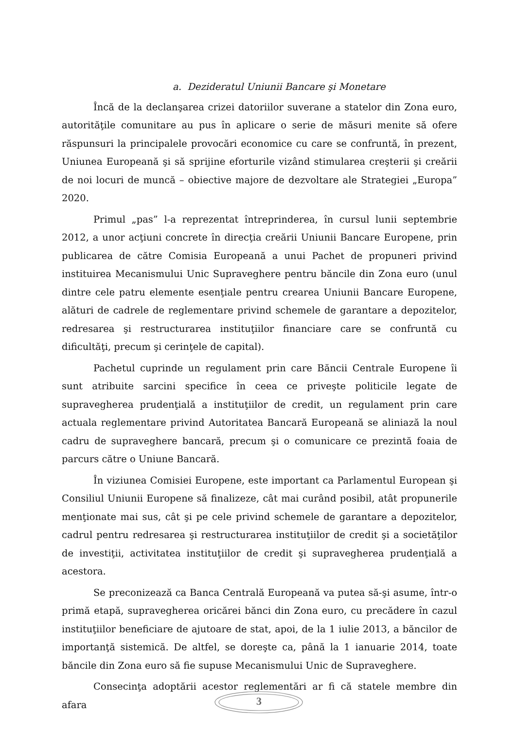a. Dezideratul Uniunii Bancare şi Monetare
Încă de la declanşarea crizei datoriilor suverane a statelor din Zona euro, autorităţile comunitare au pus în aplicare o serie de măsuri menite să ofere răspunsuri la principalele provocări economice cu care se confruntă, în prezent, Uniunea Europeană şi să sprijine eforturile vizând stimularea creşterii şi creării de noi locuri de muncă – obiective majore de dezvoltare ale Strategiei „Europa” 2020.
Primul „pas” l-a reprezentat întreprinderea, în cursul lunii septembrie 2012, a unor acţiuni concrete în direcţia creării Uniunii Bancare Europene, prin publicarea de către Comisia Europeană a unui Pachet de propuneri privind instituirea Mecanismului Unic Supraveghere pentru băncile din Zona euro (unul dintre cele patru elemente esenţiale pentru crearea Uniunii Bancare Europene, alături de cadrele de reglementare privind schemele de garantare a depozitelor, redresarea şi restructurarea instituţiilor financiare care se confruntă cu dificultăţi, precum şi cerinţele de capital).
Pachetul cuprinde un regulament prin care Băncii Centrale Europene îi sunt atribuite sarcini specifice în ceea ce priveşte politicile legate de supravegherea prudenţială a instituţiilor de credit, un regulament prin care actuala reglementare privind Autoritatea Bancară Europeană se aliniază la noul cadru de supraveghere bancară, precum şi o comunicare ce prezintă foaia de parcurs către o Uniune Bancară.
În viziunea Comisiei Europene, este important ca Parlamentul European şi Consiliul Uniunii Europene să finalizeze, cât mai curând posibil, atât propunerile menţionate mai sus, cât şi pe cele privind schemele de garantare a depozitelor, cadrul pentru redresarea şi restructurarea instituţiilor de credit şi a societăţilor de investiţii, activitatea instituţiilor de credit şi supravegherea prudenţială a acestora.
Se preconizează ca Banca Centrală Europeană va putea să-şi asume, într-o primă etapă, supravegherea oricărei bănci din Zona euro, cu precădere în cazul instituţiilor beneficiare de ajutoare de stat, apoi, de la 1 iulie 2013, a băncilor de importanţă sistemică. De altfel, se doreşte ca, până la 1 ianuarie 2014, toate băncile din Zona euro să fie supuse Mecanismului Unic de Supraveghere.
Consecinţa adoptării acestor reglementări ar fi că statele membre din afara
3